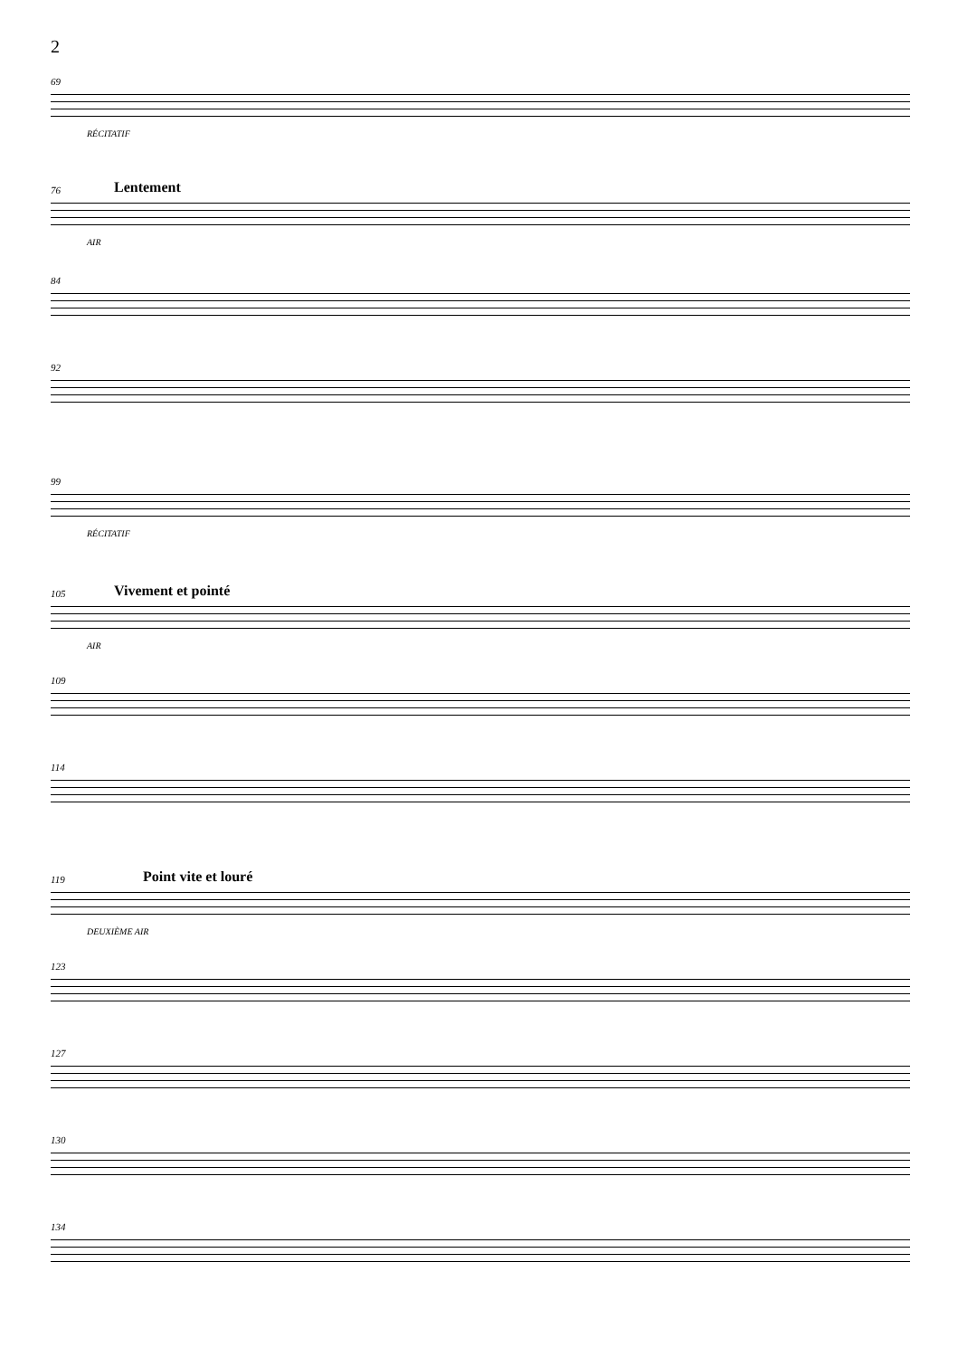2
69
RÉCITATIF
76 Lentement
AIR
84
92
99
RÉCITATIF
105 Vivement et pointé
AIR
109
114
119 Point vite et louré
DEUXIÈME AIR
123
127
130
134